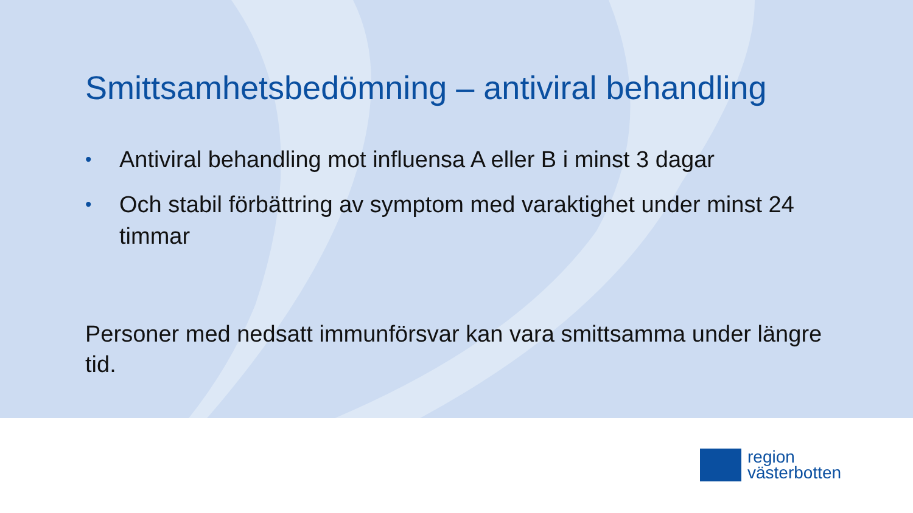Smittsamhetsbedömning – antiviral behandling
• Antiviral behandling mot influensa A eller B i minst 3 dagar
• Och stabil förbättring av symptom med varaktighet under minst 24 timmar
Personer med nedsatt immunförsvar kan vara smittsamma under längre tid.
region
västerbotten